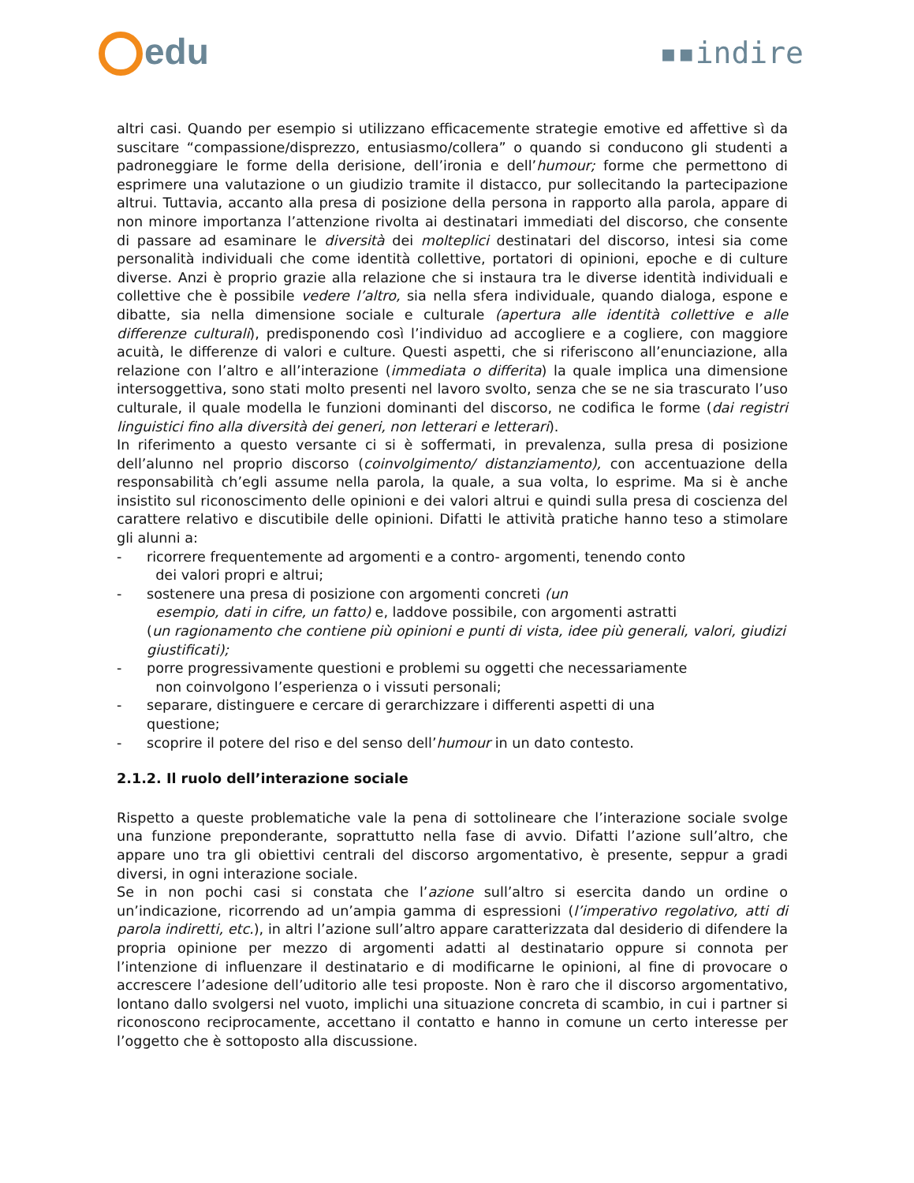edu
▪▪indire
altri casi. Quando per esempio si utilizzano efficacemente strategie emotive ed affettive sì da suscitare “compassione/disprezzo, entusiasmo/collera” o quando si conducono gli studenti a padroneggiare le forme della derisione, dell’ironia e dell’humour; forme che permettono di esprimere una valutazione o un giudizio tramite il distacco, pur sollecitando la partecipazione altrui. Tuttavia, accanto alla presa di posizione della persona in rapporto alla parola, appare di non minore importanza l’attenzione rivolta ai destinatari immediati del discorso, che consente di passare ad esaminare le diversità dei molteplici destinatari del discorso, intesi sia come personalità individuali che come identità collettive, portatori di opinioni, epoche e di culture diverse. Anzi è proprio grazie alla relazione che si instaura tra le diverse identità individuali e collettive che è possibile vedere l’altro, sia nella sfera individuale, quando dialoga, espone e dibatte, sia nella dimensione sociale e culturale (apertura alle identità collettive e alle differenze culturali), predisponendo così l’individuo ad accogliere e a cogliere, con maggiore acuità, le differenze di valori e culture. Questi aspetti, che si riferiscono all’enunciazione, alla relazione con l’altro e all’interazione (immediata o differita) la quale implica una dimensione intersoggettiva, sono stati molto presenti nel lavoro svolto, senza che se ne sia trascurato l’uso culturale, il quale modella le funzioni dominanti del discorso, ne codifica le forme (dai registri linguistici fino alla diversità dei generi, non letterari e letterari).
In riferimento a questo versante ci si è soffermati, in prevalenza, sulla presa di posizione dell’alunno nel proprio discorso (coinvolgimento/ distanziamento), con accentuazione della responsabilità ch’egli assume nella parola, la quale, a sua volta, lo esprime. Ma si è anche insistito sul riconoscimento delle opinioni e dei valori altrui e quindi sulla presa di coscienza del carattere relativo e discutibile delle opinioni. Difatti le attività pratiche hanno teso a stimolare gli alunni a:
- ricorrere frequentemente ad argomenti e a contro- argomenti, tenendo conto
dei valori propri e altrui;
- sostenere una presa di posizione con argomenti concreti (un
esempio, dati in cifre, un fatto) e, laddove possibile, con argomenti astratti
(un ragionamento che contiene più opinioni e punti di vista, idee più generali, valori, giudizi giustificati);
- porre progressivamente questioni e problemi su oggetti che necessariamente
non coinvolgono l’esperienza o i vissuti personali;
- separare, distinguere e cercare di gerarchizzare i differenti aspetti di una
questione;
- scoprire il potere del riso e del senso dell’humour in un dato contesto.
2.1.2. Il ruolo dell’interazione sociale
Rispetto a queste problematiche vale la pena di sottolineare che l’interazione sociale svolge una funzione preponderante, soprattutto nella fase di avvio. Difatti l’azione sull’altro, che appare uno tra gli obiettivi centrali del discorso argomentativo, è presente, seppur a gradi diversi, in ogni interazione sociale.
Se in non pochi casi si constata che l’azione sull’altro si esercita dando un ordine o un’indicazione, ricorrendo ad un’ampia gamma di espressioni (l’imperativo regolativo, atti di parola indiretti, etc.), in altri l’azione sull’altro appare caratterizzata dal desiderio di difendere la propria opinione per mezzo di argomenti adatti al destinatario oppure si connota per l’intenzione di influenzare il destinatario e di modificarne le opinioni, al fine di provocare o accrescere l’adesione dell’uditorio alle tesi proposte. Non è raro che il discorso argomentativo, lontano dallo svolgersi nel vuoto, implichi una situazione concreta di scambio, in cui i partner si riconoscono reciprocamente, accettano il contatto e hanno in comune un certo interesse per l’oggetto che è sottoposto alla discussione.